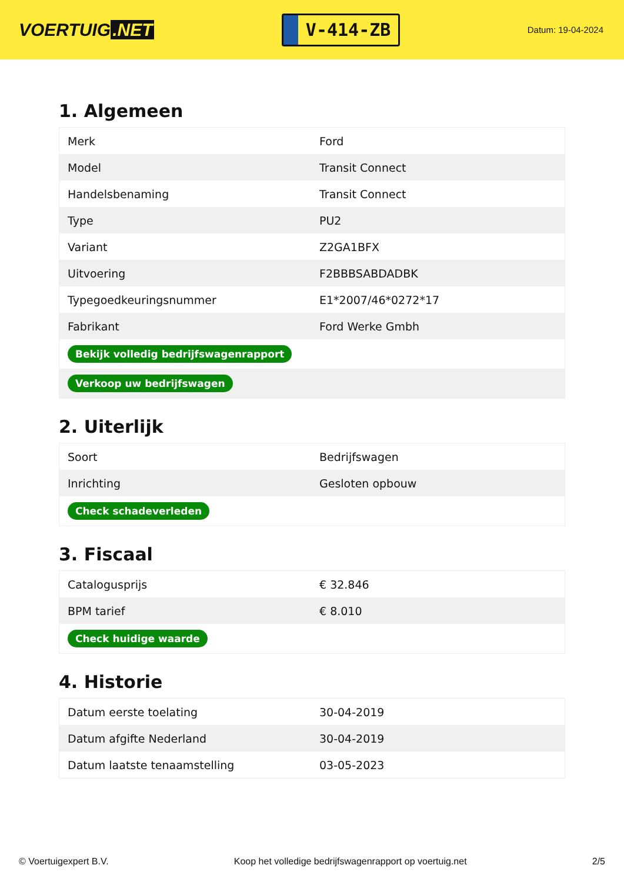VOERTUIG.NET
V-414-ZB
Datum: 19-04-2024
1. Algemeen
| Merk | Ford |
| Model | Transit Connect |
| Handelsbenaming | Transit Connect |
| Type | PU2 |
| Variant | Z2GA1BFX |
| Uitvoering | F2BBBSABDADBK |
| Typegoedkeuringsnummer | E1*2007/46*0272*17 |
| Fabrikant | Ford Werke Gmbh |
| Bekijk volledig bedrijfswagenrapport | |
| Verkoop uw bedrijfswagen | |
2. Uiterlijk
| Soort | Bedrijfswagen |
| Inrichting | Gesloten opbouw |
| Check schadeverleden | |
3. Fiscaal
| Catalogusprijs | € 32.846 |
| BPM tarief | € 8.010 |
| Check huidige waarde | |
4. Historie
| Datum eerste toelating | 30-04-2019 |
| Datum afgifte Nederland | 30-04-2019 |
| Datum laatste tenaamstelling | 03-05-2023 |
© Voertuigexpert B.V. Koop het volledige bedrijfswagenrapport op voertuig.net 2/5